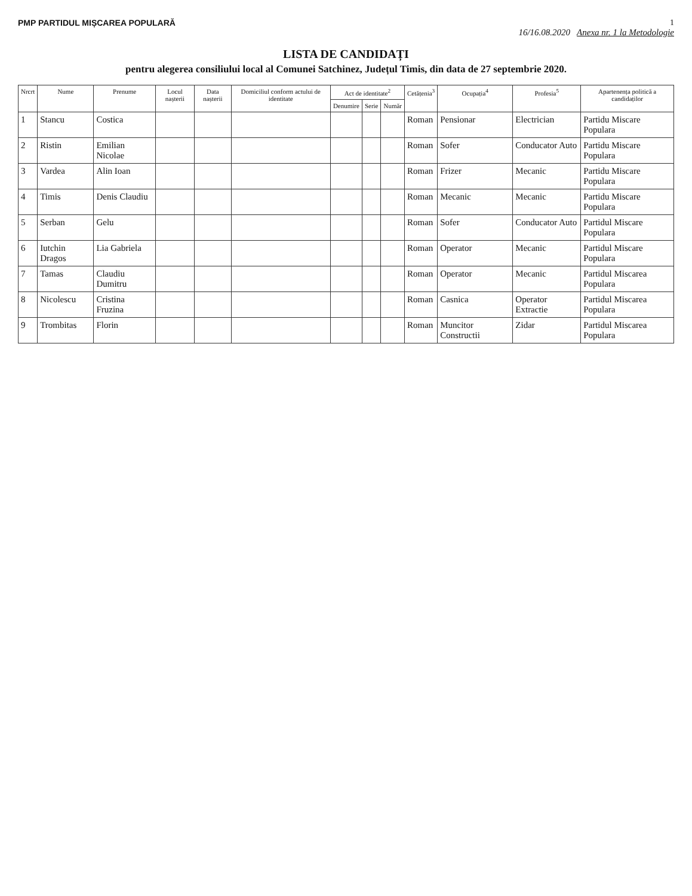PMP PARTIDUL MIȘCAREA POPULARĂ 1
16/16.08.2020 Anexa nr. 1 la Metodologie
LISTA DE CANDIDAȚI
pentru alegerea consiliului local al Comunei Satchinez, Județul Timis, din data de 27 septembrie 2020.
| Nrcrt | Nume | Prenume | Locul nașterii | Data nașterii | Domiciliul conform actului de identitate | Act de identitate<sup>2</sup> | | | Cetățenia<sup>3</sup> | Ocupația<sup>4</sup> | Profesia<sup>5</sup> | Apartenența politică a candidaților |
| --- | --- | --- | --- | --- | --- | --- | --- | --- | --- | --- | --- | --- |
| | | | | | | Denumire | Serie | Număr | | | | |
| 1 | Stancu | Costica | | | | | | | Roman | Pensionar | Electrician | Partidu Miscare Populara |
| 2 | Ristin | Emilian Nicolae | | | | | | | Roman | Sofer | Conducator Auto | Partidu Miscare Populara |
| 3 | Vardea | Alin Ioan | | | | | | | Roman | Frizer | Mecanic | Partidu Miscare Populara |
| 4 | Timis | Denis Claudiu | | | | | | | Roman | Mecanic | Mecanic | Partidu Miscare Populara |
| 5 | Serban | Gelu | | | | | | | Roman | Sofer | Conducator Auto | Partidul Miscare Populara |
| 6 | Iutchin Dragos | Lia Gabriela | | | | | | | Roman | Operator | Mecanic | Partidul Miscare Populara |
| 7 | Tamas | Claudiu Dumitru | | | | | | | Roman | Operator | Mecanic | Partidul Miscarea Populara |
| 8 | Nicolescu | Cristina Fruzina | | | | | | | Roman | Casnica | Operator Extractie | Partidul Miscarea Populara |
| 9 | Trombitas | Florin | | | | | | | Roman | Muncitor Constructii | Zidar | Partidul Miscarea Populara |